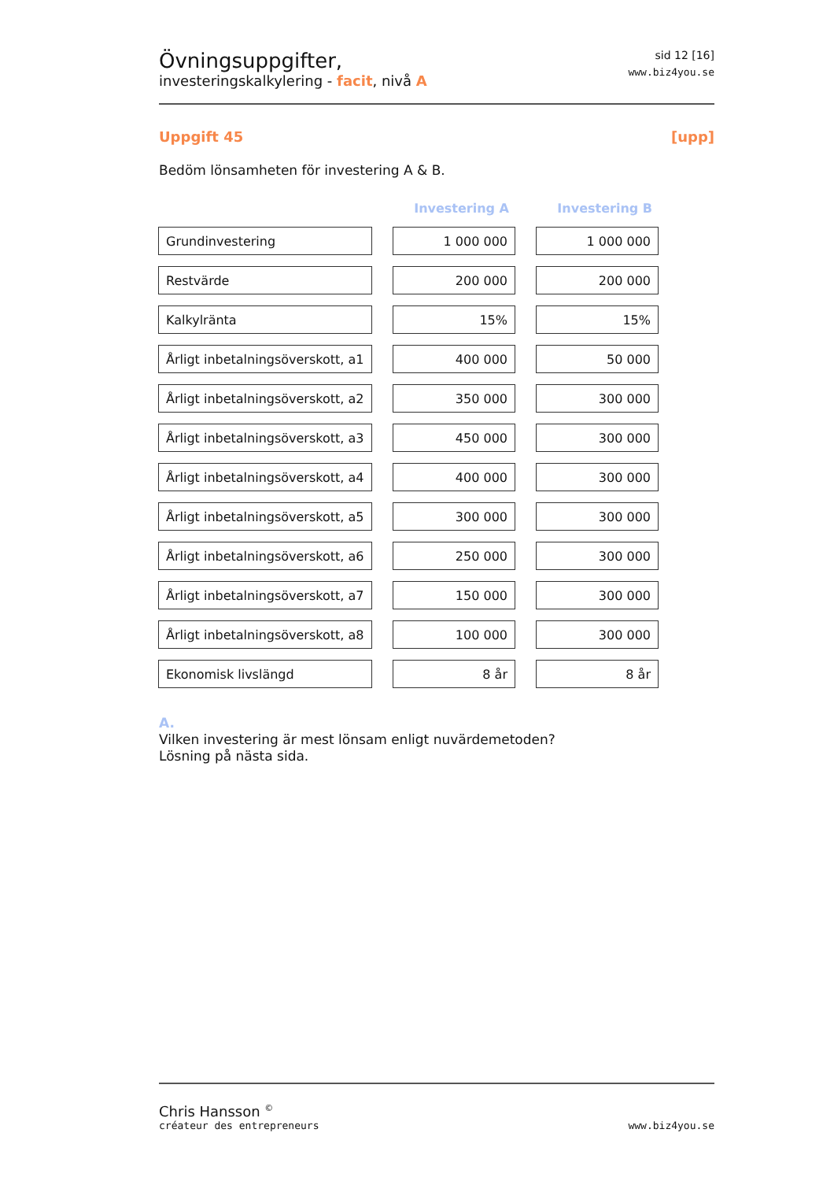Övningsuppgifter,
investeringskalkylering - facit, nivå A
sid 12 [16]
www.biz4you.se
Uppgift 45 [upp]
Bedöm lönsamheten för investering A & B.
| | | Investering A | | Investering B |
| --- | --- | --- | --- | --- |
| Grundinvestering | | 1 000 000 | | 1 000 000 |
| Restvärde | | 200 000 | | 200 000 |
| Kalkylränta | | 15% | | 15% |
| Årligt inbetalningsöverskott, a1 | | 400 000 | | 50 000 |
| Årligt inbetalningsöverskott, a2 | | 350 000 | | 300 000 |
| Årligt inbetalningsöverskott, a3 | | 450 000 | | 300 000 |
| Årligt inbetalningsöverskott, a4 | | 400 000 | | 300 000 |
| Årligt inbetalningsöverskott, a5 | | 300 000 | | 300 000 |
| Årligt inbetalningsöverskott, a6 | | 250 000 | | 300 000 |
| Årligt inbetalningsöverskott, a7 | | 150 000 | | 300 000 |
| Årligt inbetalningsöverskott, a8 | | 100 000 | | 300 000 |
| Ekonomisk livslängd | | 8 år | | 8 år |
A.
Vilken investering är mest lönsam enligt nuvärdemetoden?
Lösning på nästa sida.
Chris Hansson <sup>©</sup>
créateur des entrepreneurs
www.biz4you.se